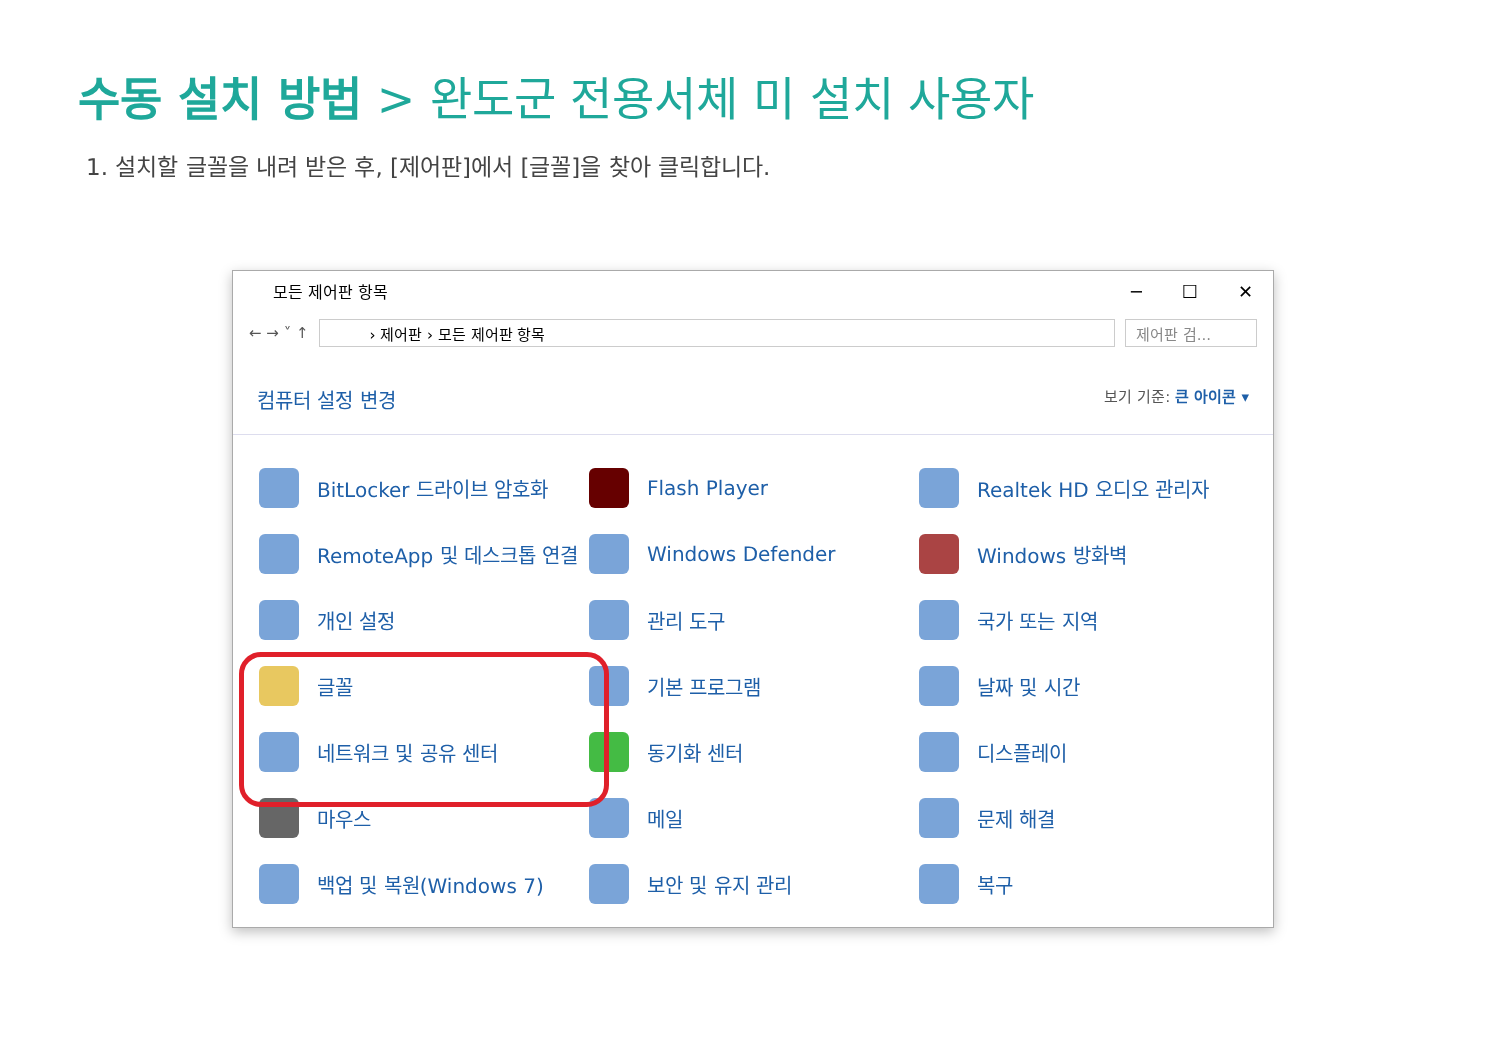수동 설치 방법 > 완도군 전용서체 미 설치 사용자
1. 설치할 글꼴을 내려 받은 후, [제어판]에서 [글꼴]을 찾아 클릭합니다.
모든 제어판 항목
─ ☐ ✕
← → ˅ ↑
› 제어판 › 모든 제어판 항목 제어판 검...
컴퓨터 설정 변경 보기 기준: 큰 아이콘 ▾
BitLocker 드라이브 암호화
Flash Player
Realtek HD 오디오 관리자
RemoteApp 및 데스크톱 연결
Windows Defender
Windows 방화벽
개인 설정
관리 도구
국가 또는 지역
글꼴
기본 프로그램
날짜 및 시간
네트워크 및 공유 센터
동기화 센터
디스플레이
마우스
메일
문제 해결
백업 및 복원(Windows 7)
보안 및 유지 관리
복구